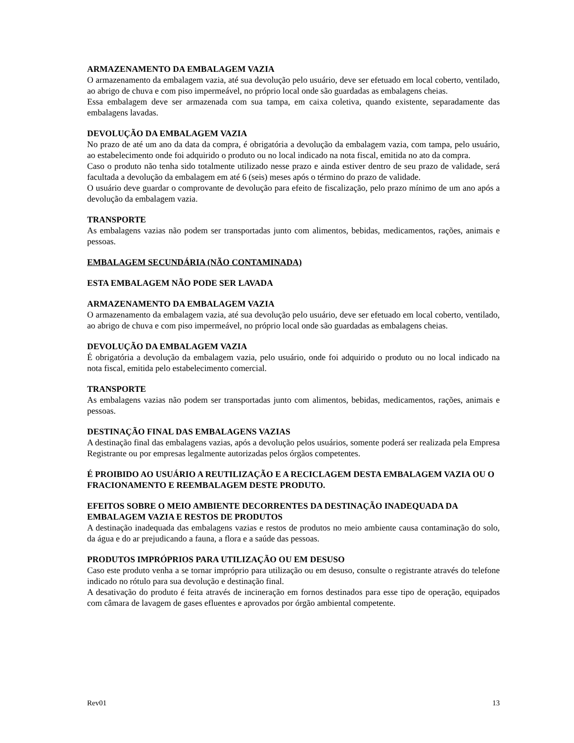ARMAZENAMENTO DA EMBALAGEM VAZIA
O armazenamento da embalagem vazia, até sua devolução pelo usuário, deve ser efetuado em local coberto, ventilado, ao abrigo de chuva e com piso impermeável, no próprio local onde são guardadas as embalagens cheias.
Essa embalagem deve ser armazenada com sua tampa, em caixa coletiva, quando existente, separadamente das embalagens lavadas.
DEVOLUÇÃO DA EMBALAGEM VAZIA
No prazo de até um ano da data da compra, é obrigatória a devolução da embalagem vazia, com tampa, pelo usuário, ao estabelecimento onde foi adquirido o produto ou no local indicado na nota fiscal, emitida no ato da compra.
Caso o produto não tenha sido totalmente utilizado nesse prazo e ainda estiver dentro de seu prazo de validade, será facultada a devolução da embalagem em até 6 (seis) meses após o término do prazo de validade.
O usuário deve guardar o comprovante de devolução para efeito de fiscalização, pelo prazo mínimo de um ano após a devolução da embalagem vazia.
TRANSPORTE
As embalagens vazias não podem ser transportadas junto com alimentos, bebidas, medicamentos, rações, animais e pessoas.
EMBALAGEM SECUNDÁRIA (NÃO CONTAMINADA)
ESTA EMBALAGEM NÃO PODE SER LAVADA
ARMAZENAMENTO DA EMBALAGEM VAZIA
O armazenamento da embalagem vazia, até sua devolução pelo usuário, deve ser efetuado em local coberto, ventilado, ao abrigo de chuva e com piso impermeável, no próprio local onde são guardadas as embalagens cheias.
DEVOLUÇÃO DA EMBALAGEM VAZIA
É obrigatória a devolução da embalagem vazia, pelo usuário, onde foi adquirido o produto ou no local indicado na nota fiscal, emitida pelo estabelecimento comercial.
TRANSPORTE
As embalagens vazias não podem ser transportadas junto com alimentos, bebidas, medicamentos, rações, animais e pessoas.
DESTINAÇÃO FINAL DAS EMBALAGENS VAZIAS
A destinação final das embalagens vazias, após a devolução pelos usuários, somente poderá ser realizada pela Empresa Registrante ou por empresas legalmente autorizadas pelos órgãos competentes.
É PROIBIDO AO USUÁRIO A REUTILIZAÇÃO E A RECICLAGEM DESTA EMBALAGEM VAZIA OU O FRACIONAMENTO E REEMBALAGEM DESTE PRODUTO.
EFEITOS SOBRE O MEIO AMBIENTE DECORRENTES DA DESTINAÇÃO INADEQUADA DA EMBALAGEM VAZIA E RESTOS DE PRODUTOS
A destinação inadequada das embalagens vazias e restos de produtos no meio ambiente causa contaminação do solo, da água e do ar prejudicando a fauna, a flora e a saúde das pessoas.
PRODUTOS IMPRÓPRIOS PARA UTILIZAÇÃO OU EM DESUSO
Caso este produto venha a se tornar impróprio para utilização ou em desuso, consulte o registrante através do telefone indicado no rótulo para sua devolução e destinação final.
A desativação do produto é feita através de incineração em fornos destinados para esse tipo de operação, equipados com câmara de lavagem de gases efluentes e aprovados por órgão ambiental competente.
Rev01 13